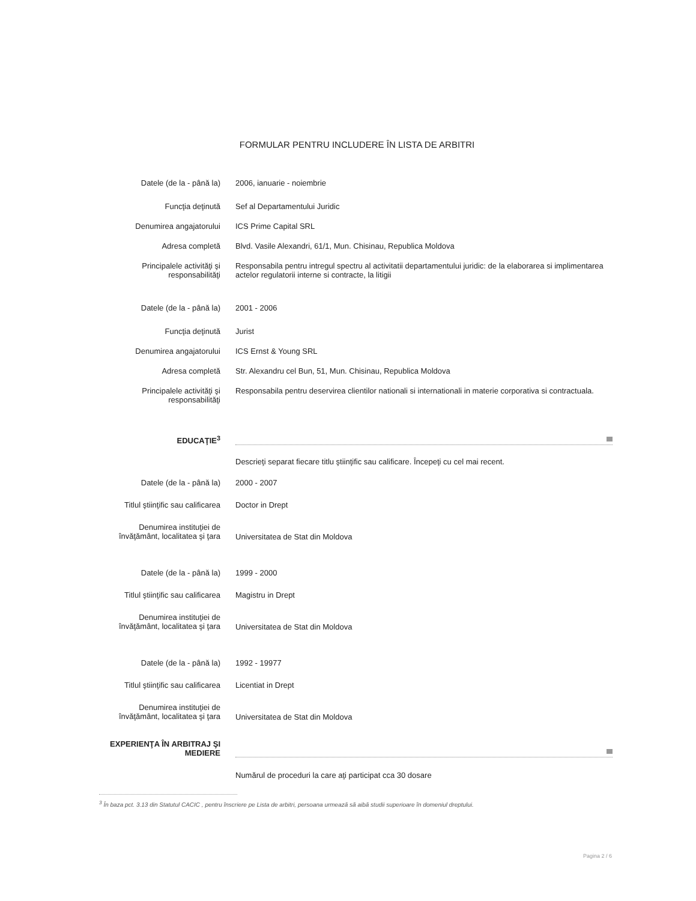FORMULAR PENTRU INCLUDERE ÎN LISTA DE ARBITRI
Datele (de la - până la) 2006, ianuarie - noiembrie
Funcţia deţinută Sef al Departamentului Juridic
Denumirea angajatorului ICS Prime Capital SRL
Adresa completă Blvd. Vasile Alexandri, 61/1, Mun. Chisinau, Republica Moldova
Principalele activităţi şi responsabilităţi
Responsabila pentru intregul spectru al activitatii departamentului juridic: de la elaborarea si implimentarea actelor regulatorii interne si contracte, la litigii
Datele (de la - până la) 2001 - 2006
Funcţia deţinută Jurist
Denumirea angajatorului ICS Ernst & Young SRL
Adresa completă Str. Alexandru cel Bun, 51, Mun. Chisinau, Republica Moldova
Principalele activităţi şi responsabilităţi
Responsabila pentru deservirea clientilor nationali si internationali in materie corporativa si contractuala.
EDUCAŢIE<sup>3</sup>
Descrieţi separat fiecare titlu ştiinţific sau calificare. Începeţi cu cel mai recent.
Datele (de la - până la) 2000 - 2007
Titlul ştiinţific sau calificarea
Doctor in Drept
Denumirea instituţiei de învăţământ, localitatea şi ţara
Universitatea de Stat din Moldova
Datele (de la - până la) 1999 - 2000
Titlul ştiinţific sau calificarea
Magistru in Drept
Denumirea instituţiei de învăţământ, localitatea şi ţara
Universitatea de Stat din Moldova
Datele (de la - până la) 1992 - 19977
Titlul ştiinţific sau calificarea
Licentiat in Drept
Denumirea instituţiei de învăţământ, localitatea şi ţara
Universitatea de Stat din Moldova
EXPERIENŢA ÎN ARBITRAJ ŞI MEDIERE
Numărul de proceduri la care aţi participat cca 30 dosare
<sup>3</sup> În baza pct. 3.13 din Statutul CACIC , pentru înscriere pe Lista de arbitri, persoana urmează să aibă studii superioare în domeniul dreptului.
Pagina 2 / 6